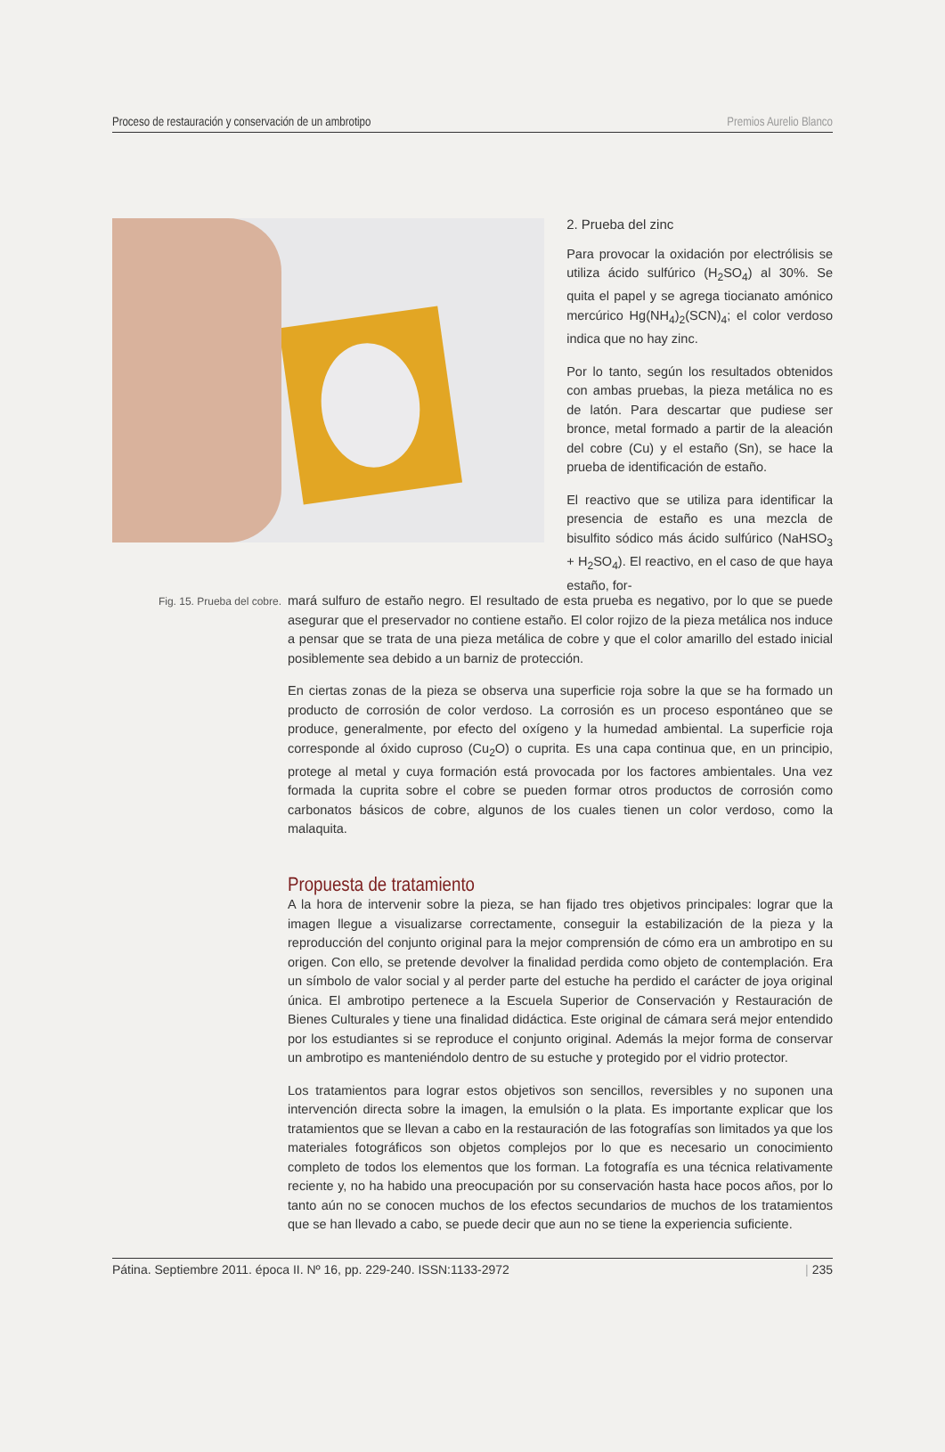Proceso de restauración y conservación de un ambrotipo Premios Aurelio Blanco
2. Prueba del zinc
Para provocar la oxidación por electrólisis se utiliza ácido sulfúrico (H<sub>2</sub>SO<sub>4</sub>) al 30%. Se quita el papel y se agrega tiocianato amónico mercúrico Hg(NH<sub>4</sub>)<sub>2</sub>(SCN)<sub>4</sub>; el color verdoso indica que no hay zinc.
Por lo tanto, según los resultados obtenidos con ambas pruebas, la pieza metálica no es de latón. Para descartar que pudiese ser bronce, metal formado a partir de la aleación del cobre (Cu) y el estaño (Sn), se hace la prueba de identificación de estaño.
El reactivo que se utiliza para identificar la presencia de estaño es una mezcla de bisulfito sódico más ácido sulfúrico (NaHSO<sub>3</sub> + H<sub>2</sub>SO<sub>4</sub>). El reactivo, en el caso de que haya estaño, for-
Fig. 15. Prueba del cobre.
mará sulfuro de estaño negro. El resultado de esta prueba es negativo, por lo que se puede asegurar que el preservador no contiene estaño. El color rojizo de la pieza metálica nos induce a pensar que se trata de una pieza metálica de cobre y que el color amarillo del estado inicial posiblemente sea debido a un barniz de protección.
En ciertas zonas de la pieza se observa una superficie roja sobre la que se ha formado un producto de corrosión de color verdoso. La corrosión es un proceso espontáneo que se produce, generalmente, por efecto del oxígeno y la humedad ambiental. La superficie roja corresponde al óxido cuproso (Cu<sub>2</sub>O) o cuprita. Es una capa continua que, en un principio, protege al metal y cuya formación está provocada por los factores ambientales. Una vez formada la cuprita sobre el cobre se pueden formar otros productos de corrosión como carbonatos básicos de cobre, algunos de los cuales tienen un color verdoso, como la malaquita.
Propuesta de tratamiento
A la hora de intervenir sobre la pieza, se han fijado tres objetivos principales: lograr que la imagen llegue a visualizarse correctamente, conseguir la estabilización de la pieza y la reproducción del conjunto original para la mejor comprensión de cómo era un ambrotipo en su origen. Con ello, se pretende devolver la finalidad perdida como objeto de contemplación. Era un símbolo de valor social y al perder parte del estuche ha perdido el carácter de joya original única. El ambrotipo pertenece a la Escuela Superior de Conservación y Restauración de Bienes Culturales y tiene una finalidad didáctica. Este original de cámara será mejor entendido por los estudiantes si se reproduce el conjunto original. Además la mejor forma de conservar un ambrotipo es manteniéndolo dentro de su estuche y protegido por el vidrio protector.
Los tratamientos para lograr estos objetivos son sencillos, reversibles y no suponen una intervención directa sobre la imagen, la emulsión o la plata. Es importante explicar que los tratamientos que se llevan a cabo en la restauración de las fotografías son limitados ya que los materiales fotográficos son objetos complejos por lo que es necesario un conocimiento completo de todos los elementos que los forman. La fotografía es una técnica relativamente reciente y, no ha habido una preocupación por su conservación hasta hace pocos años, por lo tanto aún no se conocen muchos de los efectos secundarios de muchos de los tratamientos que se han llevado a cabo, se puede decir que aun no se tiene la experiencia suficiente.
Pátina. Septiembre 2011. época II. Nº 16, pp. 229-240. ISSN:1133-2972 | 235